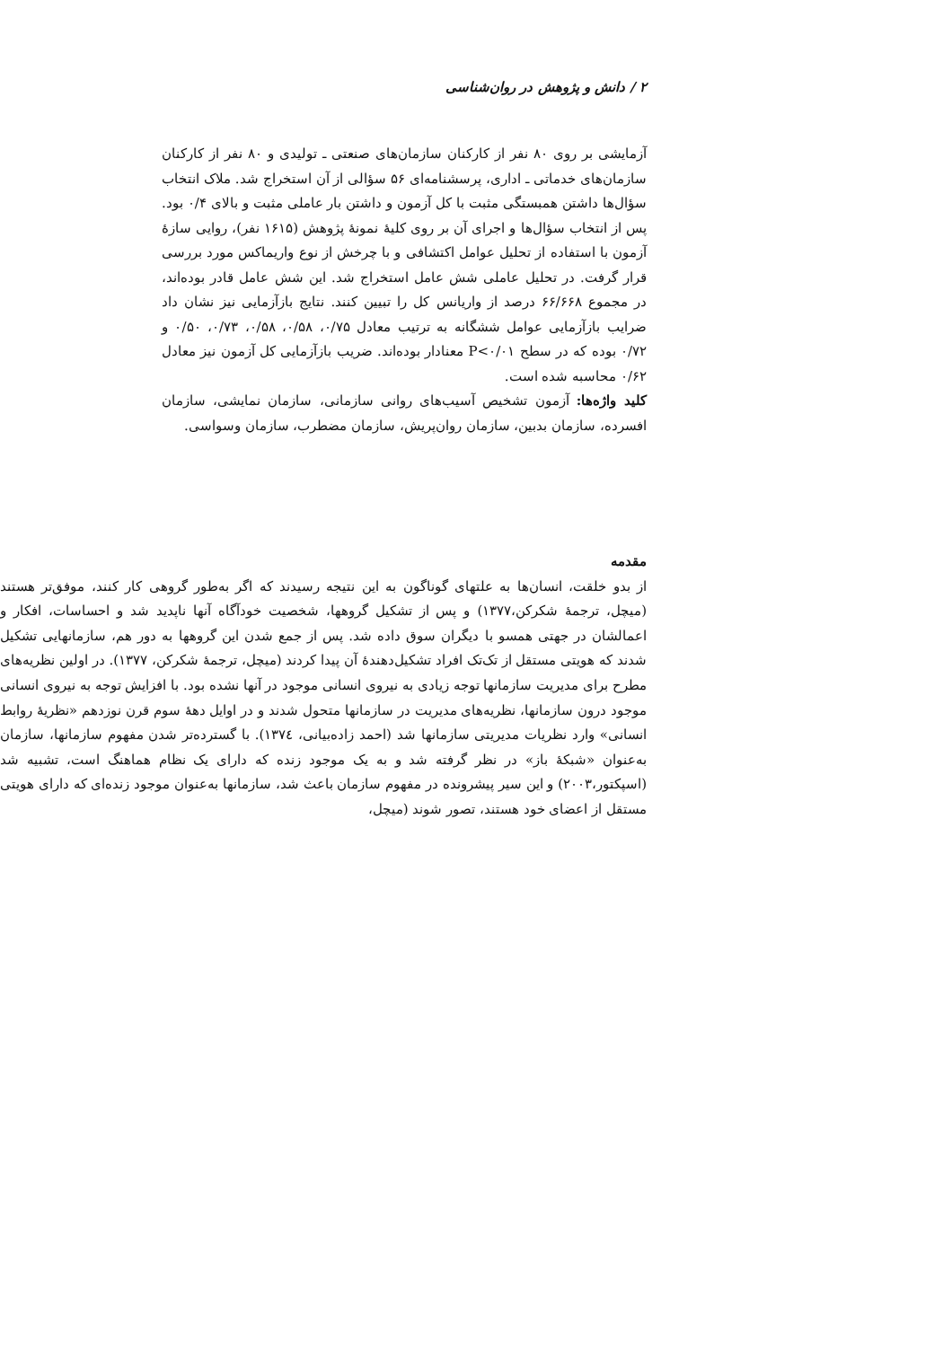۲ / دانش و پژوهش در روان‌شناسی
آزمایشی بر روی ۸۰ نفر از کارکنان سازمان‌های صنعتی ـ تولیدی و ۸۰ نفر از کارکنان سازمان‌های خدماتی ـ اداری، پرسشنامه‌ای ۵۶ سؤالی از آن استخراج شد. ملاک انتخاب سؤال‌ها داشتن همبستگی مثبت با کل آزمون و داشتن بار عاملی مثبت و بالای ۰/۴ بود. پس از انتخاب سؤال‌ها و اجرای آن بر روی کلیهٔ نمونهٔ پژوهش (۱۶۱۵ نفر)، روایی سازهٔ آزمون با استفاده از تحلیل عوامل اکتشافی و با چرخش از نوع واریماکس مورد بررسی قرار گرفت. در تحلیل عاملی شش عامل استخراج شد. این شش عامل قادر بوده‌اند، در مجموع ۶۶/۶۶۸ درصد از واریانس کل را تبیین کنند. نتایج بازآزمایی نیز نشان داد ضرایب بازآزمایی عوامل ششگانه به ترتیب معادل ۰/۷۵، ۰/۵۸، ۰/۵۸، ۰/۷۳، ۰/۵۰ و ۰/۷۲ بوده که در سطح P<۰/۰۱ معنادار بوده‌اند. ضریب بازآزمایی کل آزمون نیز معادل ۰/۶۲ محاسبه شده است.
کلید واژه‌ها: آزمون تشخیص آسیب‌های روانی سازمانی، سازمان نمایشی، سازمان افسرده، سازمان بدبین، سازمان روان‌پریش، سازمان مضطرب، سازمان وسواسی.
مقدمه
از بدو خلقت، انسان‌ها به علتهای گوناگون به این نتیجه رسیدند که اگر به‌طور گروهی کار کنند، موفق‌تر هستند (میچل، ترجمهٔ شکرکن،۱۳۷۷) و پس از تشکیل گروهها، شخصیت خودآگاه آنها ناپدید شد و احساسات، افکار و اعمالشان در جهتی همسو با دیگران سوق داده شد. پس از جمع شدن این گروهها به دور هم، سازمانهایی تشکیل شدند که هویتی مستقل از تک‌تک افراد تشکیل‌دهندهٔ آن پیدا کردند (میچل، ترجمهٔ شکرکن، ۱۳۷۷). در اولین نظریه‌های مطرح برای مدیریت سازمانها توجه زیادی به نیروی انسانی موجود در آنها نشده بود. با افزایش توجه به نیروی انسانی موجود درون سازمانها، نظریه‌های مدیریت در سازمانها متحول شدند و در اوایل دههٔ سوم قرن نوزدهم «نظریهٔ روابط انسانی» وارد نظریات مدیریتی سازمانها شد (احمد زاده‌بیانی، ۱۳۷٤). با گسترده‌تر شدن مفهوم سازمانها، سازمان به‌عنوان «شبکهٔ باز» در نظر گرفته شد و به یک موجود زنده که دارای یک نظام هماهنگ است، تشبیه شد (اسپکتور،۲۰۰۳) و این سیر پیشرونده در مفهوم سازمان باعث شد، سازمانها به‌عنوان موجود زنده‌ای که دارای هویتی مستقل از اعضای خود هستند، تصور شوند (میچل،